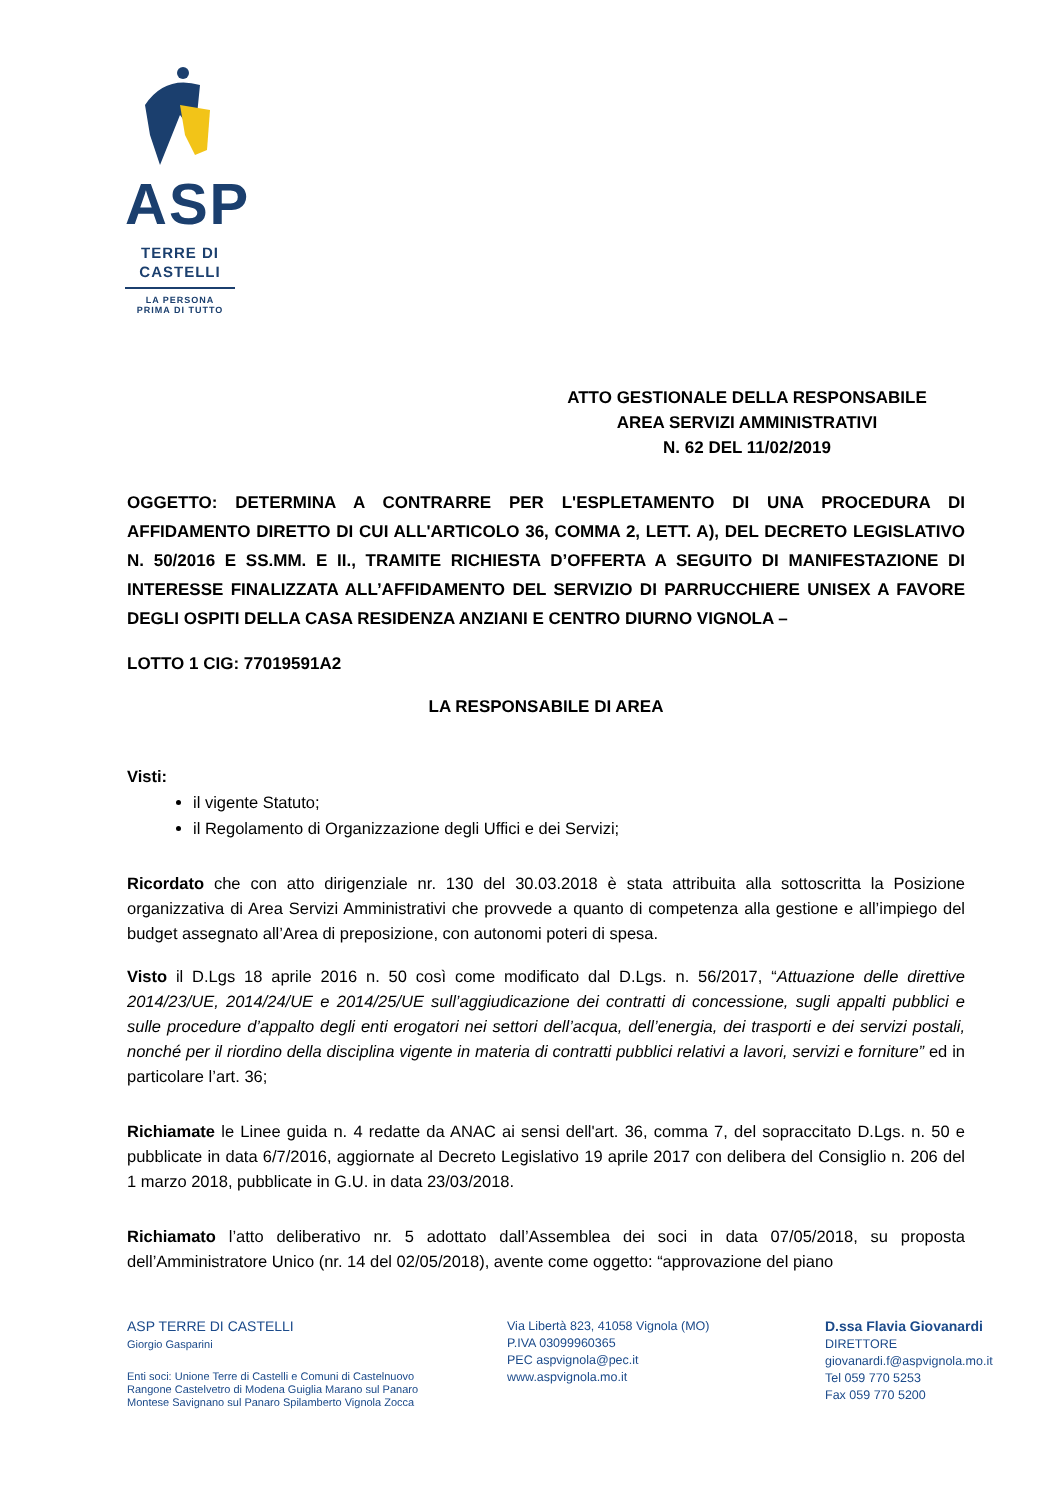ASP
TERRE DI
CASTELLI
LA PERSONA
PRIMA DI TUTTO
ATTO GESTIONALE DELLA RESPONSABILE
AREA SERVIZI AMMINISTRATIVI
N. 62 DEL 11/02/2019
OGGETTO: DETERMINA A CONTRARRE PER L'ESPLETAMENTO DI UNA PROCEDURA DI AFFIDAMENTO DIRETTO DI CUI ALL'ARTICOLO 36, COMMA 2, LETT. A), DEL DECRETO LEGISLATIVO N. 50/2016 E SS.MM. E II., TRAMITE RICHIESTA D’OFFERTA A SEGUITO DI MANIFESTAZIONE DI INTERESSE FINALIZZATA ALL’AFFIDAMENTO DEL SERVIZIO DI PARRUCCHIERE UNISEX A FAVORE DEGLI OSPITI DELLA CASA RESIDENZA ANZIANI E CENTRO DIURNO VIGNOLA –
LOTTO 1 CIG: 77019591A2
LA RESPONSABILE DI AREA
Visti:
il vigente Statuto;
il Regolamento di Organizzazione degli Uffici e dei Servizi;
Ricordato che con atto dirigenziale nr. 130 del 30.03.2018 è stata attribuita alla sottoscritta la Posizione organizzativa di Area Servizi Amministrativi che provvede a quanto di competenza alla gestione e all’impiego del budget assegnato all’Area di preposizione, con autonomi poteri di spesa.
Visto il D.Lgs 18 aprile 2016 n. 50 così come modificato dal D.Lgs. n. 56/2017, “Attuazione delle direttive 2014/23/UE, 2014/24/UE e 2014/25/UE sull’aggiudicazione dei contratti di concessione, sugli appalti pubblici e sulle procedure d’appalto degli enti erogatori nei settori dell’acqua, dell’energia, dei trasporti e dei servizi postali, nonché per il riordino della disciplina vigente in materia di contratti pubblici relativi a lavori, servizi e forniture” ed in particolare l’art. 36;
Richiamate le Linee guida n. 4 redatte da ANAC ai sensi dell'art. 36, comma 7, del sopraccitato D.Lgs. n. 50 e pubblicate in data 6/7/2016, aggiornate al Decreto Legislativo 19 aprile 2017 con delibera del Consiglio n. 206 del 1 marzo 2018, pubblicate in G.U. in data 23/03/2018.
Richiamato l’atto deliberativo nr. 5 adottato dall’Assemblea dei soci in data 07/05/2018, su proposta dell’Amministratore Unico (nr. 14 del 02/05/2018), avente come oggetto: “approvazione del piano
ASP TERRE DI CASTELLI
Giorgio Gasparini
Enti soci: Unione Terre di Castelli e Comuni di Castelnuovo
Rangone Castelvetro di Modena Guiglia Marano sul Panaro
Montese Savignano sul Panaro Spilamberto Vignola Zocca
Via Libertà 823, 41058 Vignola (MO)
P.IVA 03099960365
PEC aspvignola@pec.it
www.aspvignola.mo.it
D.ssa Flavia Giovanardi
DIRETTORE
giovanardi.f@aspvignola.mo.it
Tel 059 770 5253
Fax 059 770 5200